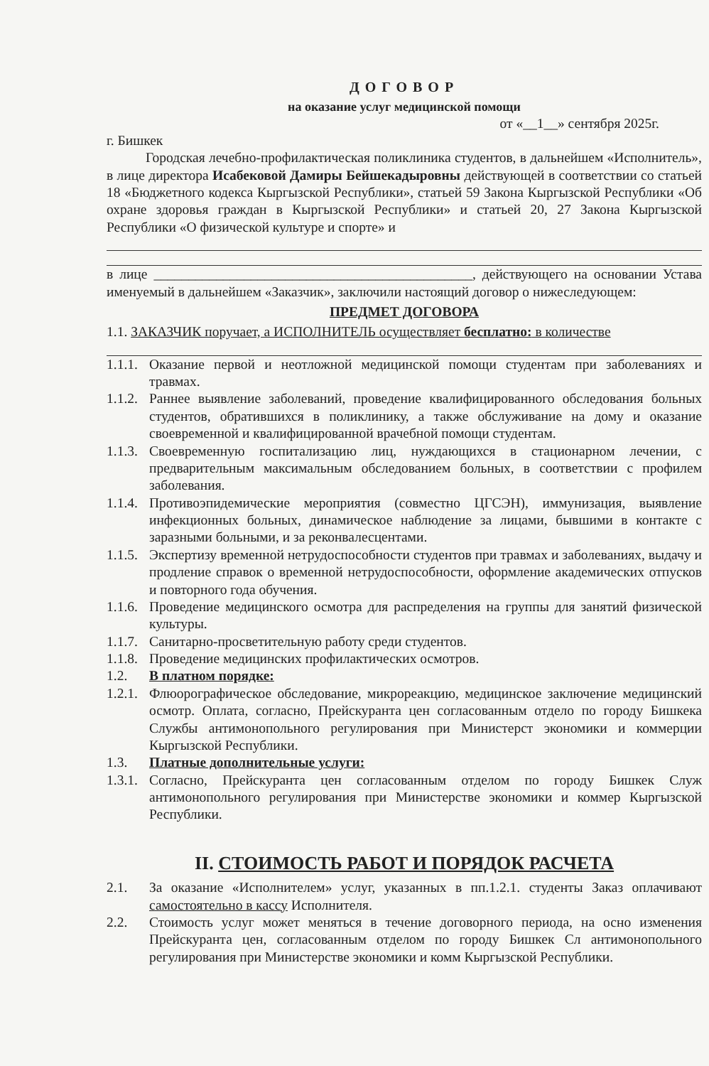ДОГОВОР
на оказание услуг медицинской помощи
от «__1__» сентября 2025г.
г. Бишкек
Городская лечебно-профилактическая поликлиника студентов, в дальнейшем «Исполнитель», в лице директора Исабековой Дамиры Бейшекадыровны действующей в соответствии со статьей 18 «Бюджетного кодекса Кыргызской Республики», статьей 59 Закона Кыргызской Республики «Об охране здоровья граждан в Кыргызской Республики» и статьей 20, 27 Закона Кыргызской Республики «О физической культуре и спорте» и
в лице ______________________________________________, действующего на основании Устава именуемый в дальнейшем «Заказчик», заключили настоящий договор о нижеследующем:
ПРЕДМЕТ ДОГОВОРА
1.1. ЗАКАЗЧИК поручает, а ИСПОЛНИТЕЛЬ осуществляет бесплатно: в количестве
1.1.1. Оказание первой и неотложной медицинской помощи студентам при заболеваниях и травмах.
1.1.2. Раннее выявление заболеваний, проведение квалифицированного обследования больных студентов, обратившихся в поликлинику, а также обслуживание на дому и оказание своевременной и квалифицированной врачебной помощи студентам.
1.1.3. Своевременную госпитализацию лиц, нуждающихся в стационарном лечении, с предварительным максимальным обследованием больных, в соответствии с профилем заболевания.
1.1.4. Противоэпидемические мероприятия (совместно ЦГСЭН), иммунизация, выявление инфекционных больных, динамическое наблюдение за лицами, бывшими в контакте с заразными больными, и за реконвалесцентами.
1.1.5. Экспертизу временной нетрудоспособности студентов при травмах и заболеваниях, выдачу и продление справок о временной нетрудоспособности, оформление академических отпусков и повторного года обучения.
1.1.6. Проведение медицинского осмотра для распределения на группы для занятий физической культуры.
1.1.7. Санитарно-просветительную работу среди студентов.
1.1.8. Проведение медицинских профилактических осмотров.
1.2. В платном порядке:
1.2.1. Флюорографическое обследование, микрореакцию, медицинское заключение медицинский осмотр. Оплата, согласно, Прейскуранта цен согласованным отдело по городу Бишкека Службы антимонопольного регулирования при Министерст экономики и коммерции Кыргызской Республики.
1.3. Платные дополнительные услуги:
1.3.1. Согласно, Прейскуранта цен согласованным отделом по городу Бишкек Служ антимонопольного регулирования при Министерстве экономики и коммер Кыргызской Республики.
II. СТОИМОСТЬ РАБОТ И ПОРЯДОК РАСЧЕТА
2.1. За оказание «Исполнителем» услуг, указанных в пп.1.2.1. студенты Заказ оплачивают самостоятельно в кассу Исполнителя.
2.2. Стоимость услуг может меняться в течение договорного периода, на осно изменения Прейскуранта цен, согласованным отделом по городу Бишкек Сл антимонопольного регулирования при Министерстве экономики и комм Кыргызской Республики.